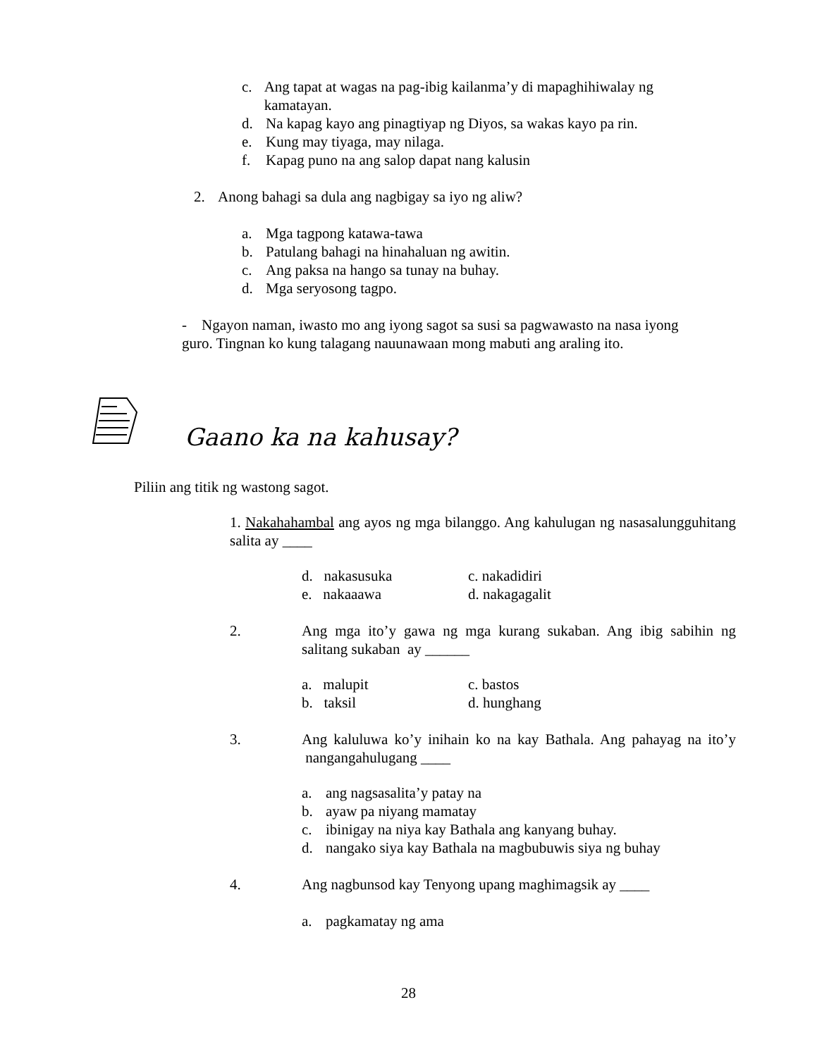c. Ang tapat at wagas na pag-ibig kailanma’y di mapaghihiwalay ng kamatayan.
d. Na kapag kayo ang pinagtiyap ng Diyos, sa wakas kayo pa rin.
e. Kung may tiyaga, may nilaga.
f. Kapag puno na ang salop dapat nang kalusin
2. Anong bahagi sa dula ang nagbigay sa iyo ng aliw?
a. Mga tagpong katawa-tawa
b. Patulang bahagi na hinahaluan ng awitin.
c. Ang paksa na hango sa tunay na buhay.
d. Mga seryosong tagpo.
- Ngayon naman, iwasto mo ang iyong sagot sa susi sa pagwawasto na nasa iyong guro. Tingnan ko kung talagang nauunawaan mong mabuti ang araling ito.
Gaano ka na kahusay?
Piliin ang titik ng wastong sagot.
1. Nakahahambal ang ayos ng mga bilanggo. Ang kahulugan ng nasasalungguhitang salita ay ____
d. nakasusuka c. nakadidiri e. nakaaawa d. nakagagalit
2. Ang mga ito’y gawa ng mga kurang sukaban. Ang ibig sabihin ng salitang sukaban ay ______
a. malupit c. bastos b. taksil d. hunghang
3. Ang kaluluwa ko’y inihain ko na kay Bathala. Ang pahayag na ito’y nangangahulugang ____
a. ang nagsasalita’y patay na
b. ayaw pa niyang mamatay
c. ibinigay na niya kay Bathala ang kanyang buhay.
d. nangako siya kay Bathala na magbubuwis siya ng buhay
4. Ang nagbunsod kay Tenyong upang maghimagsik ay ____
a. pagkamatay ng ama
28